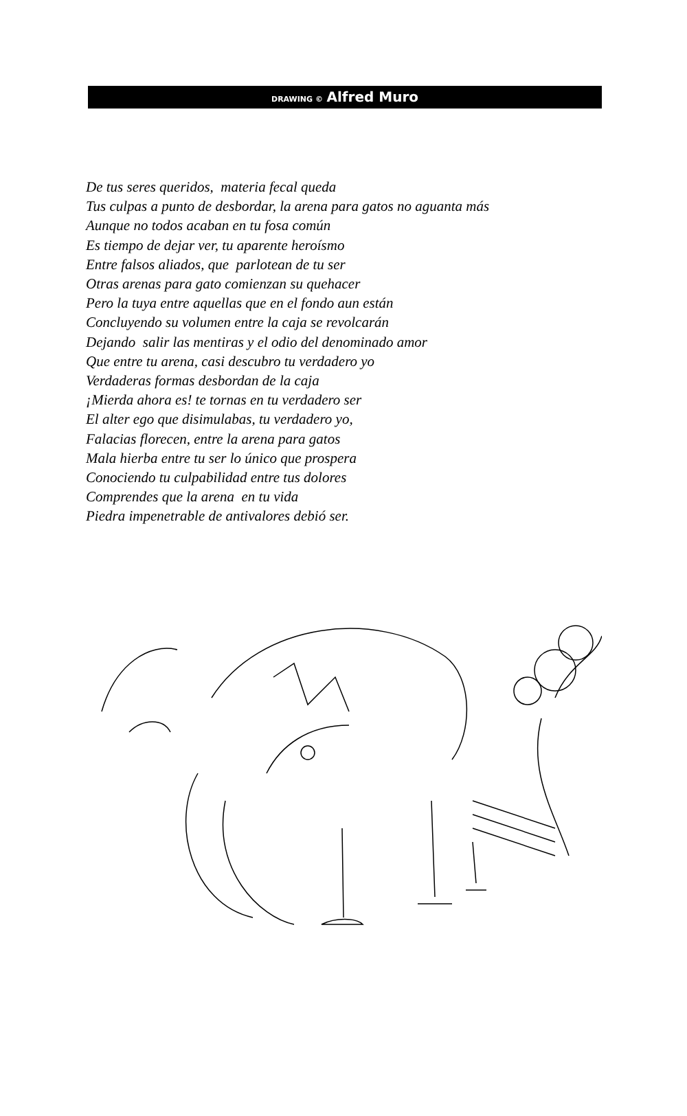DRAWING © Alfred Muro
De tus seres queridos, materia fecal queda
Tus culpas a punto de desbordar, la arena para gatos no aguanta más
Aunque no todos acaban en tu fosa común
Es tiempo de dejar ver, tu aparente heroísmo
Entre falsos aliados, que parlotean de tu ser
Otras arenas para gato comienzan su quehacer
Pero la tuya entre aquellas que en el fondo aun están
Concluyendo su volumen entre la caja se revolcarán
Dejando salir las mentiras y el odio del denominado amor
Que entre tu arena, casi descubro tu verdadero yo
Verdaderas formas desbordan de la caja
¡Mierda ahora es! te tornas en tu verdadero ser
El alter ego que disimulabas, tu verdadero yo,
Falacias florecen, entre la arena para gatos
Mala hierba entre tu ser lo único que prospera
Conociendo tu culpabilidad entre tus dolores
Comprendes que la arena en tu vida
Piedra impenetrable de antivalores debió ser.